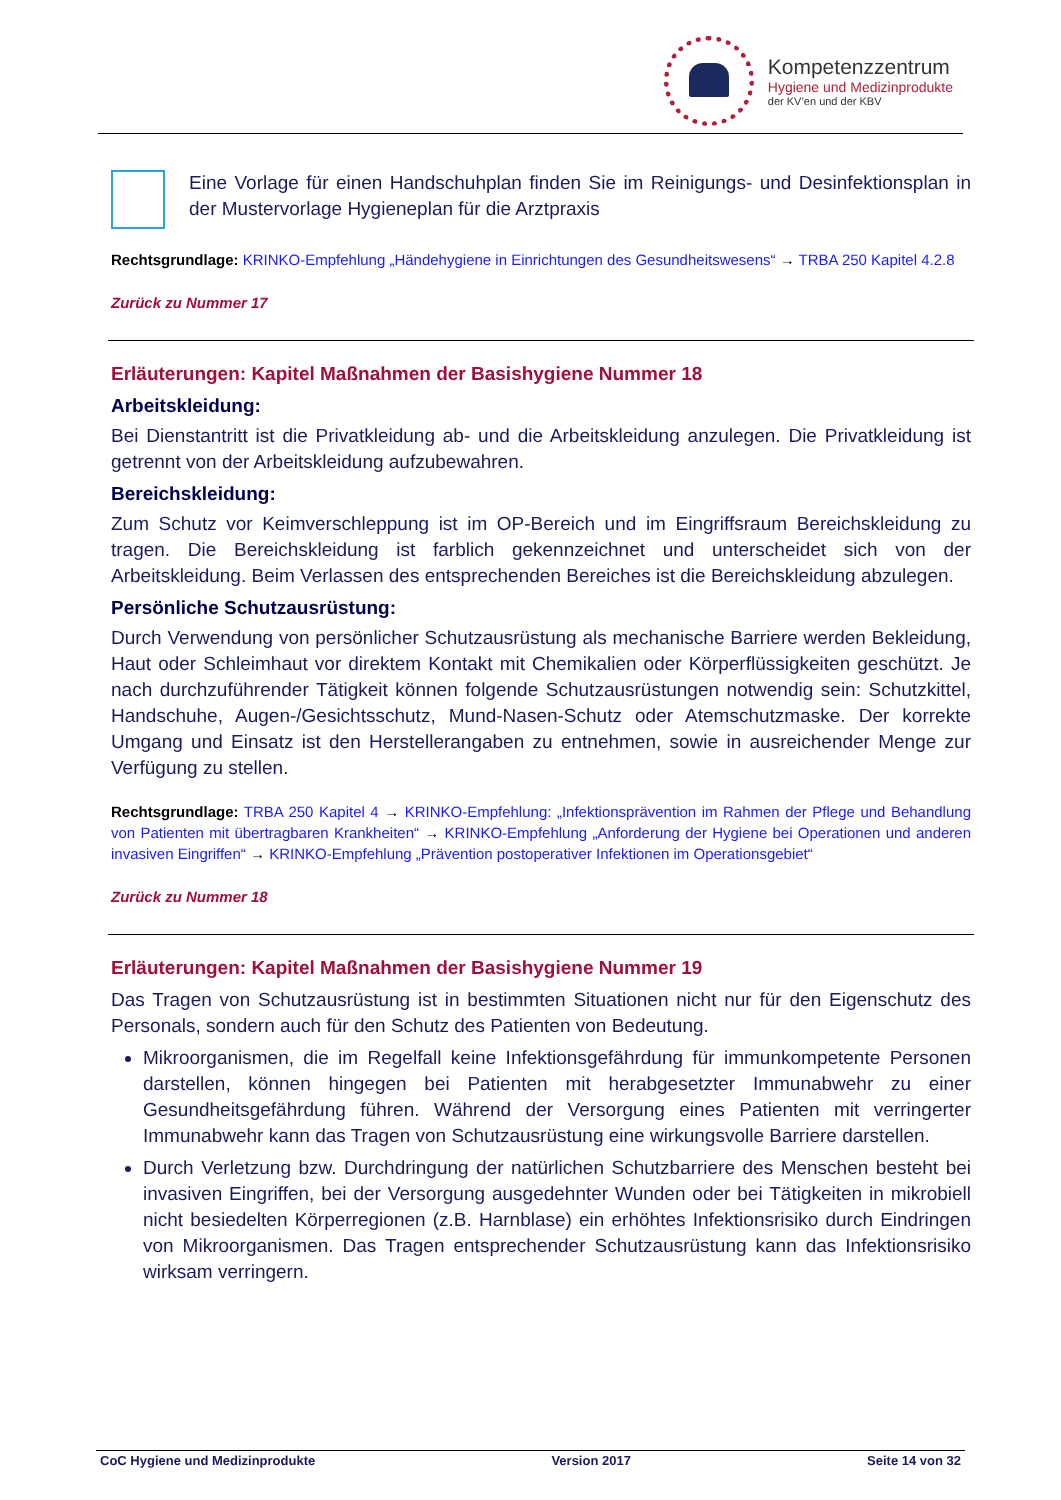Kompetenzzentrum
Hygiene und Medizinprodukte
der KV’en und der KBV
Eine Vorlage für einen Handschuhplan finden Sie im Reinigungs- und Desinfektionsplan in der Mustervorlage Hygieneplan für die Arztpraxis
Rechtsgrundlage: KRINKO-Empfehlung „Händehygiene in Einrichtungen des Gesundheitswesens“ → TRBA 250 Kapitel 4.2.8
Zurück zu Nummer 17
Erläuterungen: Kapitel Maßnahmen der Basishygiene Nummer 18
Arbeitskleidung:
Bei Dienstantritt ist die Privatkleidung ab- und die Arbeitskleidung anzulegen. Die Privatkleidung ist getrennt von der Arbeitskleidung aufzubewahren.
Bereichskleidung:
Zum Schutz vor Keimverschleppung ist im OP-Bereich und im Eingriffsraum Bereichskleidung zu tragen. Die Bereichskleidung ist farblich gekennzeichnet und unterscheidet sich von der Arbeitskleidung. Beim Verlassen des entsprechenden Bereiches ist die Bereichskleidung abzulegen.
Persönliche Schutzausrüstung:
Durch Verwendung von persönlicher Schutzausrüstung als mechanische Barriere werden Bekleidung, Haut oder Schleimhaut vor direktem Kontakt mit Chemikalien oder Körperflüssigkeiten geschützt. Je nach durchzuführender Tätigkeit können folgende Schutzausrüstungen notwendig sein: Schutzkittel, Handschuhe, Augen-/Gesichtsschutz, Mund-Nasen-Schutz oder Atemschutzmaske. Der korrekte Umgang und Einsatz ist den Herstellerangaben zu entnehmen, sowie in ausreichender Menge zur Verfügung zu stellen.
Rechtsgrundlage: TRBA 250 Kapitel 4 → KRINKO-Empfehlung: „Infektionsprävention im Rahmen der Pflege und Behandlung von Patienten mit übertragbaren Krankheiten“ → KRINKO-Empfehlung „Anforderung der Hygiene bei Operationen und anderen invasiven Eingriffen“ → KRINKO-Empfehlung „Prävention postoperativer Infektionen im Operationsgebiet“
Zurück zu Nummer 18
Erläuterungen: Kapitel Maßnahmen der Basishygiene Nummer 19
Das Tragen von Schutzausrüstung ist in bestimmten Situationen nicht nur für den Eigenschutz des Personals, sondern auch für den Schutz des Patienten von Bedeutung.
Mikroorganismen, die im Regelfall keine Infektionsgefährdung für immunkompetente Personen darstellen, können hingegen bei Patienten mit herabgesetzter Immunabwehr zu einer Gesundheitsgefährdung führen. Während der Versorgung eines Patienten mit verringerter Immunabwehr kann das Tragen von Schutzausrüstung eine wirkungsvolle Barriere darstellen.
Durch Verletzung bzw. Durchdringung der natürlichen Schutzbarriere des Menschen besteht bei invasiven Eingriffen, bei der Versorgung ausgedehnter Wunden oder bei Tätigkeiten in mikrobiell nicht besiedelten Körperregionen (z.B. Harnblase) ein erhöhtes Infektionsrisiko durch Eindringen von Mikroorganismen. Das Tragen entsprechender Schutzausrüstung kann das Infektionsrisiko wirksam verringern.
CoC Hygiene und Medizinprodukte Version 2017 Seite 14 von 32